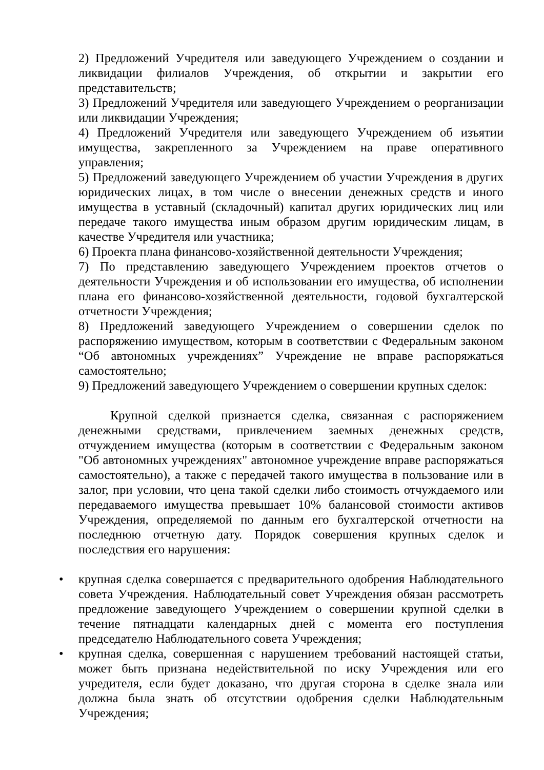2) Предложений Учредителя или заведующего Учреждением о создании и ликвидации филиалов Учреждения, об открытии и закрытии его представительств;
3) Предложений Учредителя или заведующего Учреждением о реорганизации или ликвидации Учреждения;
4) Предложений Учредителя или заведующего Учреждением об изъятии имущества, закрепленного за Учреждением на праве оперативного управления;
5) Предложений заведующего Учреждением об участии Учреждения в других юридических лицах, в том числе о внесении денежных средств и иного имущества в уставный (складочный) капитал других юридических лиц или передаче такого имущества иным образом другим юридическим лицам, в качестве Учредителя или участника;
6) Проекта плана финансово-хозяйственной деятельности Учреждения;
7) По представлению заведующего Учреждением проектов отчетов о деятельности Учреждения и об использовании его имущества, об исполнении плана его финансово-хозяйственной деятельности, годовой бухгалтерской отчетности Учреждения;
8) Предложений заведующего Учреждением о совершении сделок по распоряжению имуществом, которым в соответствии с Федеральным законом “Об автономных учреждениях” Учреждение не вправе распоряжаться самостоятельно;
9) Предложений заведующего Учреждением о совершении крупных сделок:
Крупной сделкой признается сделка, связанная с распоряжением денежными средствами, привлечением заемных денежных средств, отчуждением имущества (которым в соответствии с Федеральным законом "Об автономных учреждениях" автономное учреждение вправе распоряжаться самостоятельно), а также с передачей такого имущества в пользование или в залог, при условии, что цена такой сделки либо стоимость отчуждаемого или передаваемого имущества превышает 10% балансовой стоимости активов Учреждения, определяемой по данным его бухгалтерской отчетности на последнюю отчетную дату. Порядок совершения крупных сделок и последствия его нарушения:
• крупная сделка совершается с предварительного одобрения Наблюдательного совета Учреждения. Наблюдательный совет Учреждения обязан рассмотреть предложение заведующего Учреждением о совершении крупной сделки в течение пятнадцати календарных дней с момента его поступления председателю Наблюдательного совета Учреждения;
• крупная сделка, совершенная с нарушением требований настоящей статьи, может быть признана недействительной по иску Учреждения или его учредителя, если будет доказано, что другая сторона в сделке знала или должна была знать об отсутствии одобрения сделки Наблюдательным Учреждения;